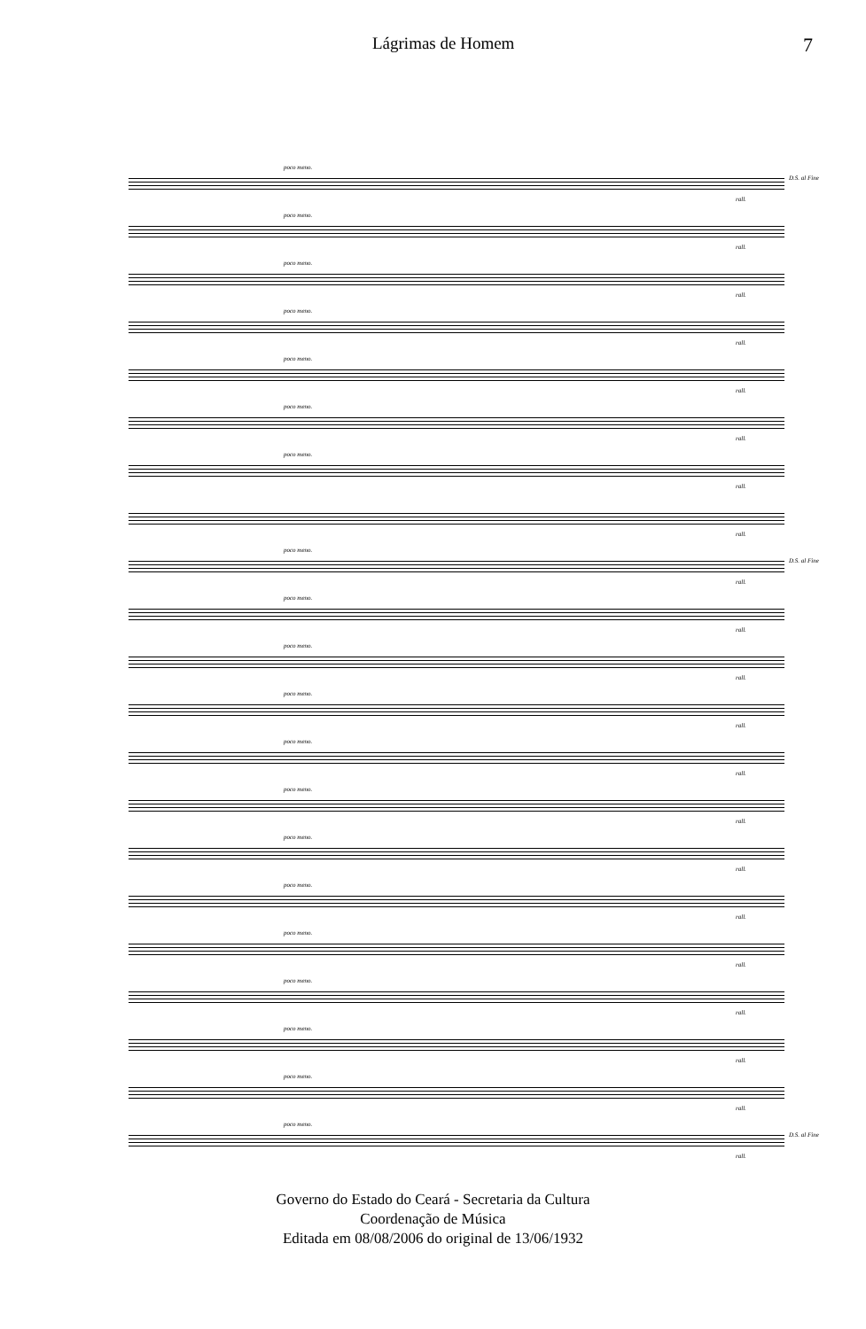Lágrimas de Homem 7
poco meno.
rall.
D.S. al Fine
poco meno.
rall.
poco meno.
rall.
poco meno.
rall.
poco meno.
rall.
poco meno.
rall.
poco meno.
rall.
rall.
poco meno.
rall.
D.S. al Fine
poco meno.
rall.
poco meno.
rall.
poco meno.
rall.
poco meno.
rall.
poco meno.
rall.
poco meno.
rall.
poco meno.
rall.
poco meno.
rall.
poco meno.
rall.
poco meno.
rall.
poco meno.
rall.
poco meno.
rall.
D.S. al Fine
Governo do Estado do Ceará - Secretaria da Cultura
Coordenação de Música
Editada em 08/08/2006 do original de 13/06/1932